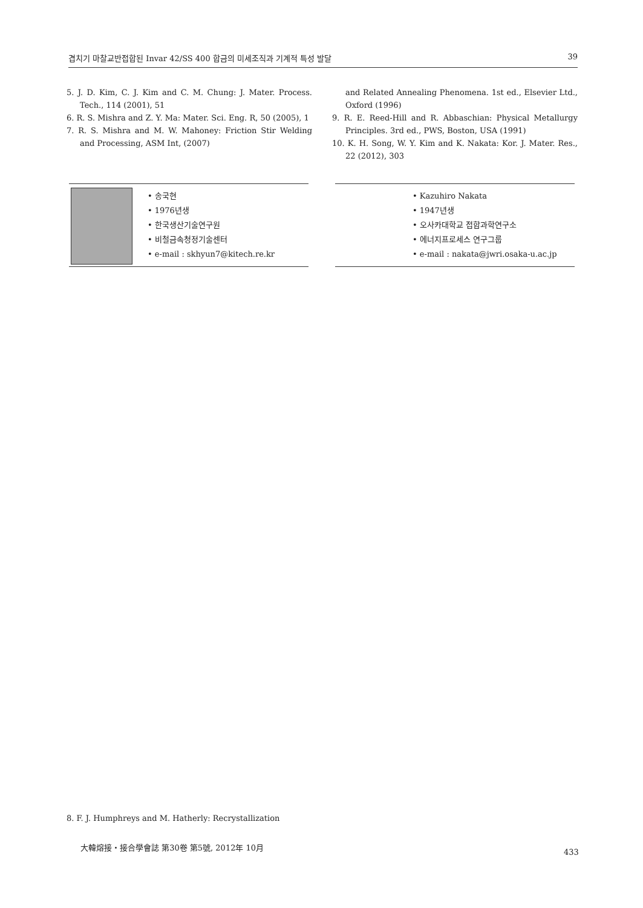겹치기 마찰교반접합된 Invar 42/SS 400 합금의 미세조직과 기계적 특성 발달 39
5. J. D. Kim, C. J. Kim and C. M. Chung: J. Mater. Process. Tech., 114 (2001), 51
6. R. S. Mishra and Z. Y. Ma: Mater. Sci. Eng. R, 50 (2005), 1
7. R. S. Mishra and M. W. Mahoney: Friction Stir Welding and Processing, ASM Int, (2007)
and Related Annealing Phenomena. 1st ed., Elsevier Ltd., Oxford (1996)
9. R. E. Reed-Hill and R. Abbaschian: Physical Metallurgy Principles. 3rd ed., PWS, Boston, USA (1991)
10. K. H. Song, W. Y. Kim and K. Nakata: Kor. J. Mater. Res., 22 (2012), 303
• 송국현
• 1976년생
• 한국생산기술연구원
• 비철금속청정기술센터
• e-mail : skhyun7@kitech.re.kr
• Kazuhiro Nakata
• 1947년생
• 오사카대학교 접합과학연구소
• 에너지프로세스 연구그룹
• e-mail : nakata@jwri.osaka-u.ac.jp
8. F. J. Humphreys and M. Hatherly: Recrystallization
大韓熔接・接合學會誌 第30卷 第5號, 2012年 10月
433